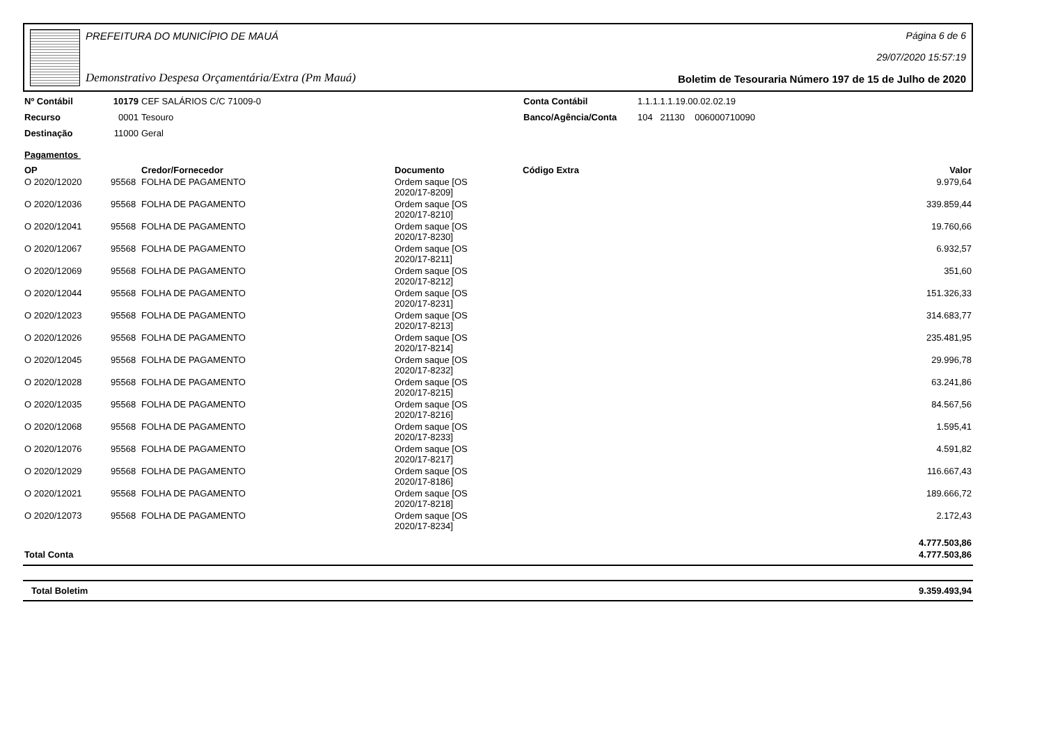PREFEITURA DO MUNICÍPIO DE MAUÁ
Demonstrativo Despesa Orçamentária/Extra (Pm Mauá)
Página 6 de 6
29/07/2020 15:57:19
Boletim de Tesouraria Número 197 de 15 de Julho de 2020
| Nº Contábil | 10179 | CEF SALÁRIOS C/C 71009-0 | Conta Contábil | 1.1.1.1.1.19.00.02.02.19 |
| Recurso | 0001 | Tesouro | Banco/Agência/Conta | 104 21130 006000710090 |
| Destinação | 11000 | Geral | | |
Pagamentos
| OP | | Credor/Fornecedor | Documento | Código Extra | Valor |
| --- | --- | --- | --- | --- | --- |
| O 2020/12020 | 95568 | FOLHA DE PAGAMENTO | Ordem saque [OS 2020/17-8209] | | 9.979,64 |
| O 2020/12036 | 95568 | FOLHA DE PAGAMENTO | Ordem saque [OS 2020/17-8210] | | 339.859,44 |
| O 2020/12041 | 95568 | FOLHA DE PAGAMENTO | Ordem saque [OS 2020/17-8230] | | 19.760,66 |
| O 2020/12067 | 95568 | FOLHA DE PAGAMENTO | Ordem saque [OS 2020/17-8211] | | 6.932,57 |
| O 2020/12069 | 95568 | FOLHA DE PAGAMENTO | Ordem saque [OS 2020/17-8212] | | 351,60 |
| O 2020/12044 | 95568 | FOLHA DE PAGAMENTO | Ordem saque [OS 2020/17-8231] | | 151.326,33 |
| O 2020/12023 | 95568 | FOLHA DE PAGAMENTO | Ordem saque [OS 2020/17-8213] | | 314.683,77 |
| O 2020/12026 | 95568 | FOLHA DE PAGAMENTO | Ordem saque [OS 2020/17-8214] | | 235.481,95 |
| O 2020/12045 | 95568 | FOLHA DE PAGAMENTO | Ordem saque [OS 2020/17-8232] | | 29.996,78 |
| O 2020/12028 | 95568 | FOLHA DE PAGAMENTO | Ordem saque [OS 2020/17-8215] | | 63.241,86 |
| O 2020/12035 | 95568 | FOLHA DE PAGAMENTO | Ordem saque [OS 2020/17-8216] | | 84.567,56 |
| O 2020/12068 | 95568 | FOLHA DE PAGAMENTO | Ordem saque [OS 2020/17-8233] | | 1.595,41 |
| O 2020/12076 | 95568 | FOLHA DE PAGAMENTO | Ordem saque [OS 2020/17-8217] | | 4.591,82 |
| O 2020/12029 | 95568 | FOLHA DE PAGAMENTO | Ordem saque [OS 2020/17-8186] | | 116.667,43 |
| O 2020/12021 | 95568 | FOLHA DE PAGAMENTO | Ordem saque [OS 2020/17-8218] | | 189.666,72 |
| O 2020/12073 | 95568 | FOLHA DE PAGAMENTO | Ordem saque [OS 2020/17-8234] | | 2.172,43 |
| | | | | | 4.777.503,86 |
| Total Conta | | | | | 4.777.503,86 |
| Total Boletim | 9.359.493,94 |